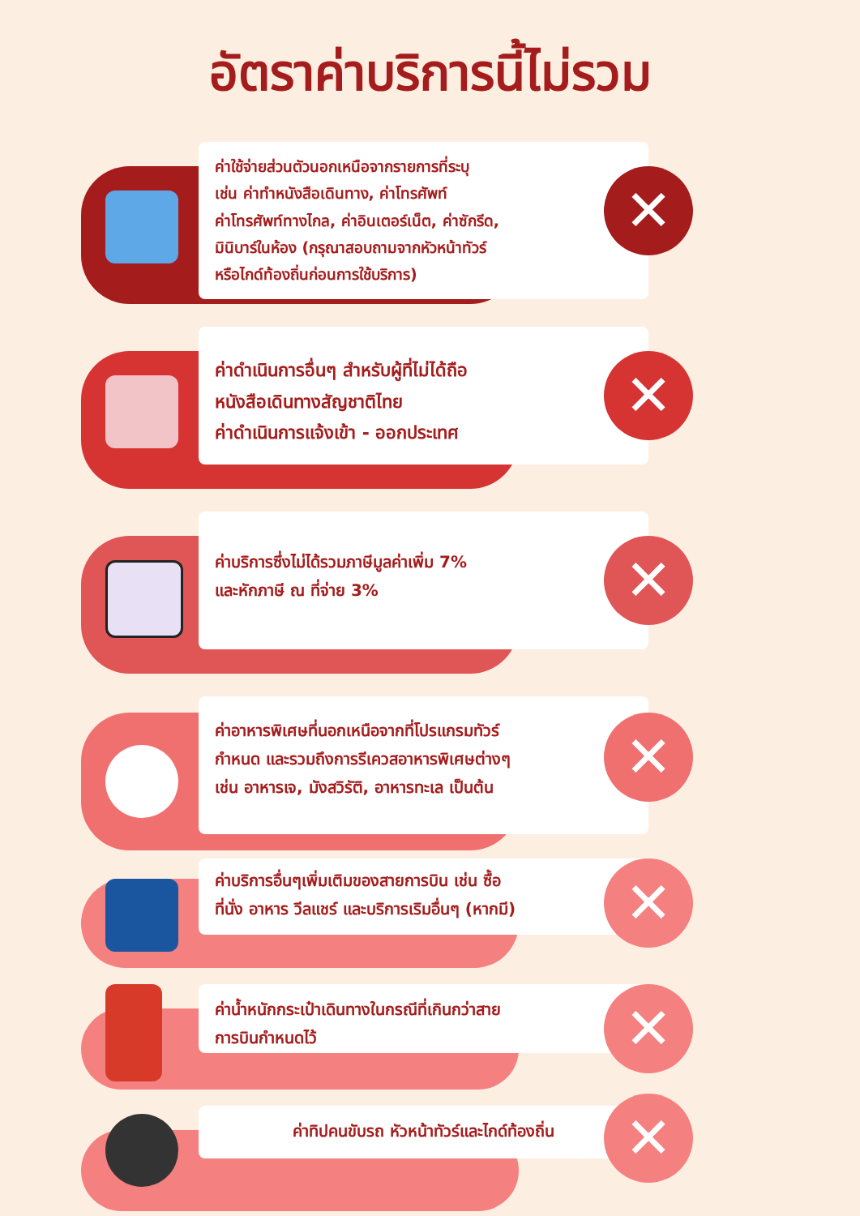อัตราค่าบริการนี้ไม่รวม
ค่าใช้จ่ายส่วนตัวนอกเหนือจากรายการที่ระบุ
เช่น ค่าทำหนังสือเดินทาง, ค่าโทรศัพท์
ค่าโทรศัพท์ทางไกล, ค่าอินเตอร์เน็ต, ค่าซักรีด,
มินิบาร์ในห้อง (กรุณาสอบถามจากหัวหน้าทัวร์
หรือไกด์ท้องถิ่นก่อนการใช้บริการ)
✕
ค่าดำเนินการอื่นๆ สำหรับผู้ที่ไม่ได้ถือ
หนังสือเดินทางสัญชาติไทย
ค่าดำเนินการแจ้งเข้า - ออกประเทศ
✕
ค่าบริการซึ่งไม่ได้รวมภาษีมูลค่าเพิ่ม 7%
และหักภาษี ณ ที่จ่าย 3%
✕
ค่าอาหารพิเศษที่นอกเหนือจากที่โปรแกรมทัวร์
กำหนด และรวมถึงการรีเควสอาหารพิเศษต่างๆ
เช่น อาหารเจ, มังสวิรัติ, อาหารทะเล เป็นต้น
✕
ค่าบริการอื่นๆเพิ่มเติมของสายการบิน เช่น ซื้อ
ที่นั่ง อาหาร วีลแชร์ และบริการเริมอื่นๆ (หากมี)
✕
ค่าน้ำหนักกระเป๋าเดินทางในกรณีที่เกินกว่าสาย
การบินกำหนดไว้
✕
ค่าทิปคนขับรถ หัวหน้าทัวร์และไกด์ท้องถิ่น
✕